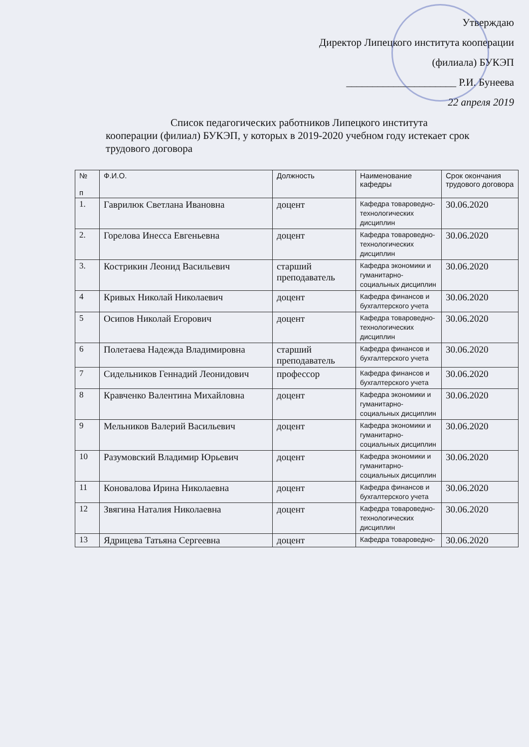Утверждаю
Директор Липецкого института кооперации
(филиала) БУКЭП
_____________________ Р.И. Бунеева
22 апреля 2019
Список педагогических работников Липецкого института
кооперации (филиал) БУКЭП, у которых в 2019-2020 учебном году истекает срок трудового договора
| № п | Ф.И.О. | Должность | Наименование кафедры | Срок окончания трудового договора |
| --- | --- | --- | --- | --- |
| 1. | Гаврилюк Светлана Ивановна | доцент | Кафедра товароведно-технологических дисциплин | 30.06.2020 |
| 2. | Горелова Инесса Евгеньевна | доцент | Кафедра товароведно-технологических дисциплин | 30.06.2020 |
| 3. | Кострикин Леонид Васильевич | старший преподаватель | Кафедра экономики и гуманитарно-социальных дисциплин | 30.06.2020 |
| 4 | Кривых Николай Николаевич | доцент | Кафедра финансов и бухгалтерского учета | 30.06.2020 |
| 5 | Осипов Николай Егорович | доцент | Кафедра товароведно-технологических дисциплин | 30.06.2020 |
| 6 | Полетаева Надежда Владимировна | старший преподаватель | Кафедра финансов и бухгалтерского учета | 30.06.2020 |
| 7 | Сидельников Геннадий Леонидович | профессор | Кафедра финансов и бухгалтерского учета | 30.06.2020 |
| 8 | Кравченко Валентина Михайловна | доцент | Кафедра экономики и гуманитарно-социальных дисциплин | 30.06.2020 |
| 9 | Мельников Валерий Васильевич | доцент | Кафедра экономики и гуманитарно-социальных дисциплин | 30.06.2020 |
| 10 | Разумовский Владимир Юрьевич | доцент | Кафедра экономики и гуманитарно-социальных дисциплин | 30.06.2020 |
| 11 | Коновалова Ирина Николаевна | доцент | Кафедра финансов и бухгалтерского учета | 30.06.2020 |
| 12 | Звягина Наталия Николаевна | доцент | Кафедра товароведно-технологических дисциплин | 30.06.2020 |
| 13 | Ядрицева Татьяна Сергеевна | доцент | Кафедра товароведно- | 30.06.2020 |